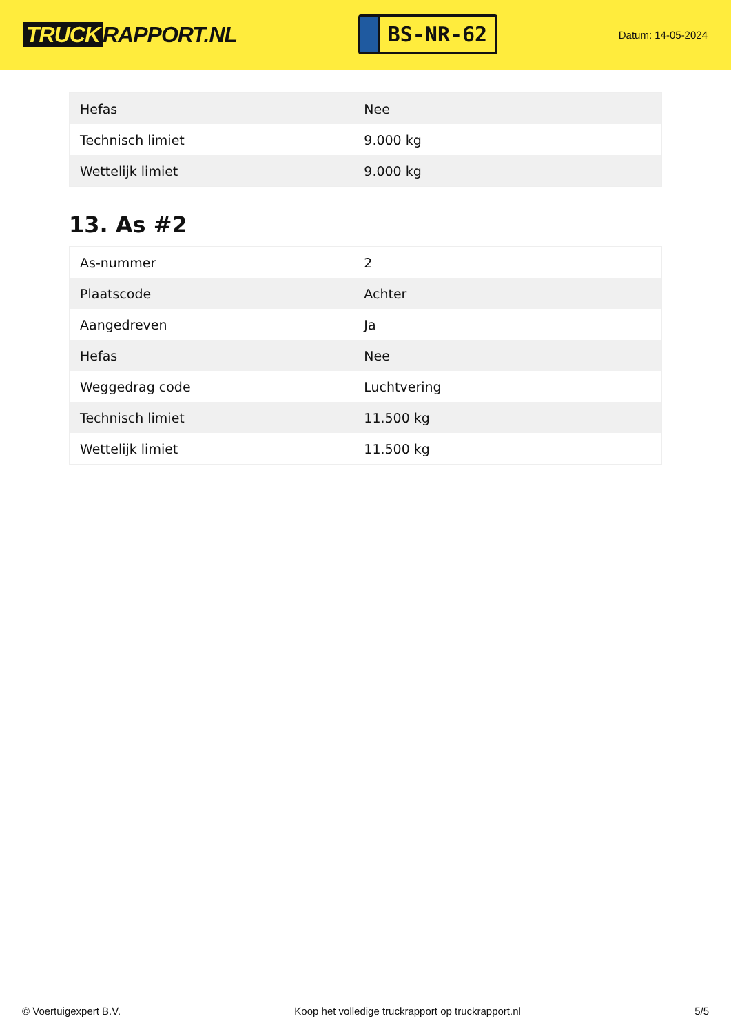TRUCK RAPPORT.NL
BS-NR-62
Datum: 14-05-2024
| Hefas | Nee |
| Technisch limiet | 9.000 kg |
| Wettelijk limiet | 9.000 kg |
13. As #2
| As-nummer | 2 |
| Plaatscode | Achter |
| Aangedreven | Ja |
| Hefas | Nee |
| Weggedrag code | Luchtvering |
| Technisch limiet | 11.500 kg |
| Wettelijk limiet | 11.500 kg |
© Voertuigexpert B.V. Koop het volledige truckrapport op truckrapport.nl 5/5